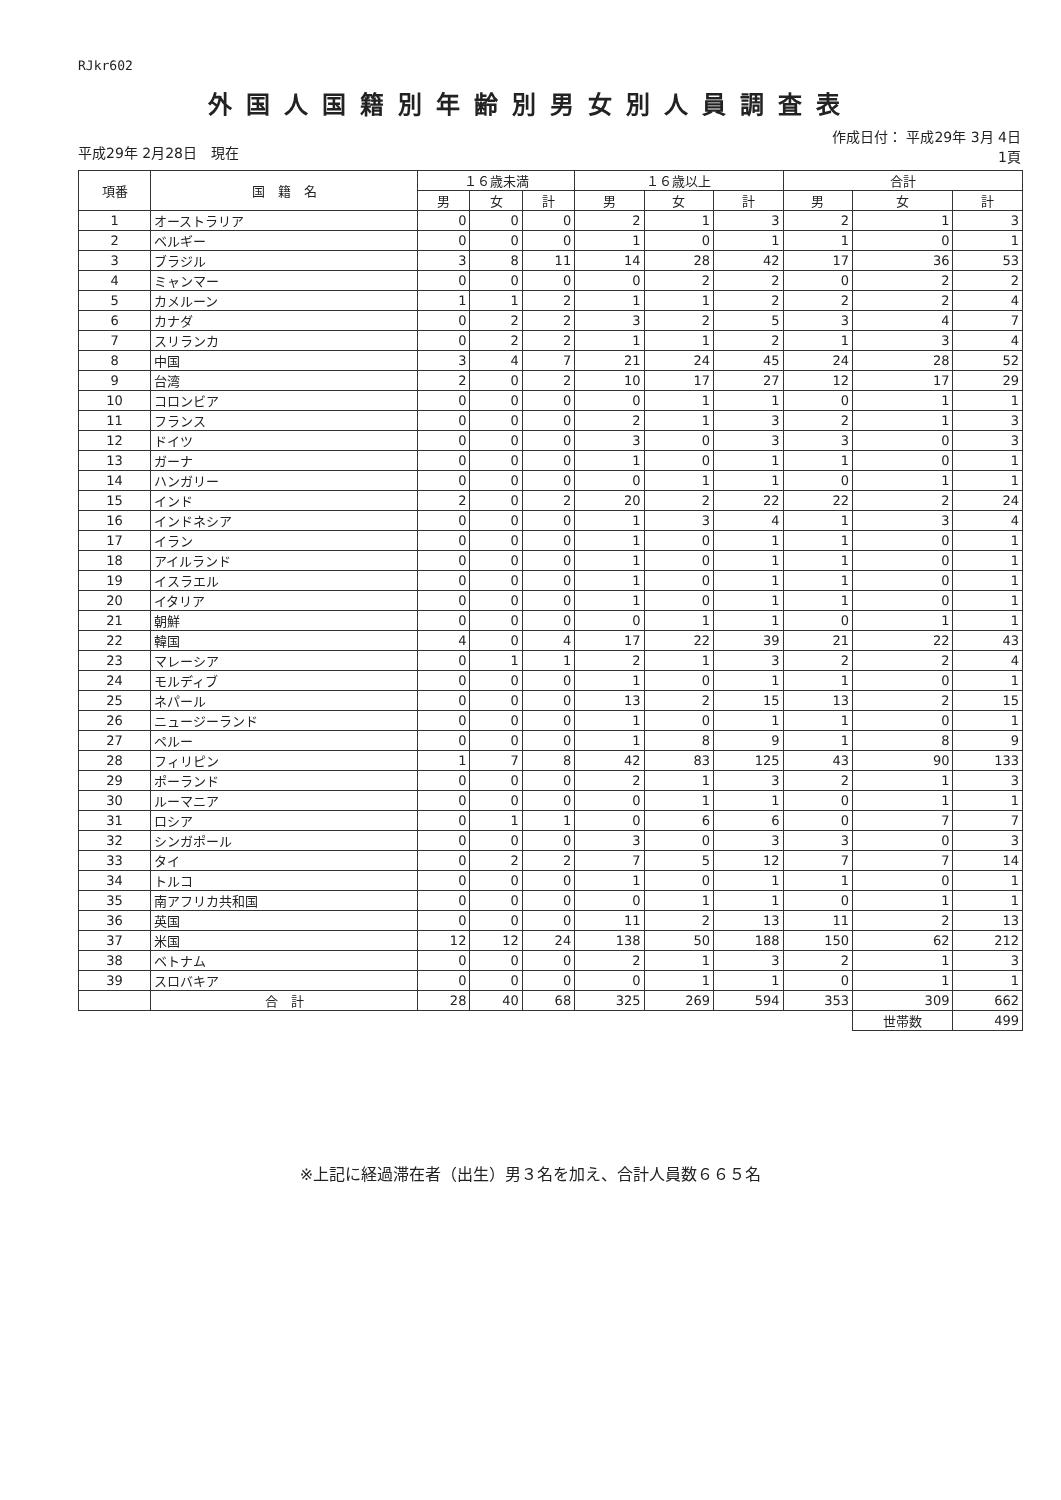RJkr602
外国人国籍別年齢別男女別人員調査表
平成29年 2月28日　現在 作成日付： 平成29年 3月 4日
1頁
| 項番 | 国 籍 名 | １６歳未満 | | | １６歳以上 | | | 合計 | | |
| --- | --- | --- | --- | --- | --- | --- | --- | --- | --- | --- |
| | | 男 | 女 | 計 | 男 | 女 | 計 | 男 | 女 | 計 |
| 1 | オーストラリア | 0 | 0 | 0 | 2 | 1 | 3 | 2 | 1 | 3 |
| 2 | ベルギー | 0 | 0 | 0 | 1 | 0 | 1 | 1 | 0 | 1 |
| 3 | ブラジル | 3 | 8 | 11 | 14 | 28 | 42 | 17 | 36 | 53 |
| 4 | ミャンマー | 0 | 0 | 0 | 0 | 2 | 2 | 0 | 2 | 2 |
| 5 | カメルーン | 1 | 1 | 2 | 1 | 1 | 2 | 2 | 2 | 4 |
| 6 | カナダ | 0 | 2 | 2 | 3 | 2 | 5 | 3 | 4 | 7 |
| 7 | スリランカ | 0 | 2 | 2 | 1 | 1 | 2 | 1 | 3 | 4 |
| 8 | 中国 | 3 | 4 | 7 | 21 | 24 | 45 | 24 | 28 | 52 |
| 9 | 台湾 | 2 | 0 | 2 | 10 | 17 | 27 | 12 | 17 | 29 |
| 10 | コロンビア | 0 | 0 | 0 | 0 | 1 | 1 | 0 | 1 | 1 |
| 11 | フランス | 0 | 0 | 0 | 2 | 1 | 3 | 2 | 1 | 3 |
| 12 | ドイツ | 0 | 0 | 0 | 3 | 0 | 3 | 3 | 0 | 3 |
| 13 | ガーナ | 0 | 0 | 0 | 1 | 0 | 1 | 1 | 0 | 1 |
| 14 | ハンガリー | 0 | 0 | 0 | 0 | 1 | 1 | 0 | 1 | 1 |
| 15 | インド | 2 | 0 | 2 | 20 | 2 | 22 | 22 | 2 | 24 |
| 16 | インドネシア | 0 | 0 | 0 | 1 | 3 | 4 | 1 | 3 | 4 |
| 17 | イラン | 0 | 0 | 0 | 1 | 0 | 1 | 1 | 0 | 1 |
| 18 | アイルランド | 0 | 0 | 0 | 1 | 0 | 1 | 1 | 0 | 1 |
| 19 | イスラエル | 0 | 0 | 0 | 1 | 0 | 1 | 1 | 0 | 1 |
| 20 | イタリア | 0 | 0 | 0 | 1 | 0 | 1 | 1 | 0 | 1 |
| 21 | 朝鮮 | 0 | 0 | 0 | 0 | 1 | 1 | 0 | 1 | 1 |
| 22 | 韓国 | 4 | 0 | 4 | 17 | 22 | 39 | 21 | 22 | 43 |
| 23 | マレーシア | 0 | 1 | 1 | 2 | 1 | 3 | 2 | 2 | 4 |
| 24 | モルディブ | 0 | 0 | 0 | 1 | 0 | 1 | 1 | 0 | 1 |
| 25 | ネパール | 0 | 0 | 0 | 13 | 2 | 15 | 13 | 2 | 15 |
| 26 | ニュージーランド | 0 | 0 | 0 | 1 | 0 | 1 | 1 | 0 | 1 |
| 27 | ペルー | 0 | 0 | 0 | 1 | 8 | 9 | 1 | 8 | 9 |
| 28 | フィリピン | 1 | 7 | 8 | 42 | 83 | 125 | 43 | 90 | 133 |
| 29 | ポーランド | 0 | 0 | 0 | 2 | 1 | 3 | 2 | 1 | 3 |
| 30 | ルーマニア | 0 | 0 | 0 | 0 | 1 | 1 | 0 | 1 | 1 |
| 31 | ロシア | 0 | 1 | 1 | 0 | 6 | 6 | 0 | 7 | 7 |
| 32 | シンガポール | 0 | 0 | 0 | 3 | 0 | 3 | 3 | 0 | 3 |
| 33 | タイ | 0 | 2 | 2 | 7 | 5 | 12 | 7 | 7 | 14 |
| 34 | トルコ | 0 | 0 | 0 | 1 | 0 | 1 | 1 | 0 | 1 |
| 35 | 南アフリカ共和国 | 0 | 0 | 0 | 0 | 1 | 1 | 0 | 1 | 1 |
| 36 | 英国 | 0 | 0 | 0 | 11 | 2 | 13 | 11 | 2 | 13 |
| 37 | 米国 | 12 | 12 | 24 | 138 | 50 | 188 | 150 | 62 | 212 |
| 38 | ベトナム | 0 | 0 | 0 | 2 | 1 | 3 | 2 | 1 | 3 |
| 39 | スロバキア | 0 | 0 | 0 | 0 | 1 | 1 | 0 | 1 | 1 |
| | 合 計 | 28 | 40 | 68 | 325 | 269 | 594 | 353 | 309 | 662 |
| | | | | | | | | | 世帯数 | 499 |
※上記に経過滞在者（出生）男３名を加え、合計人員数６６５名